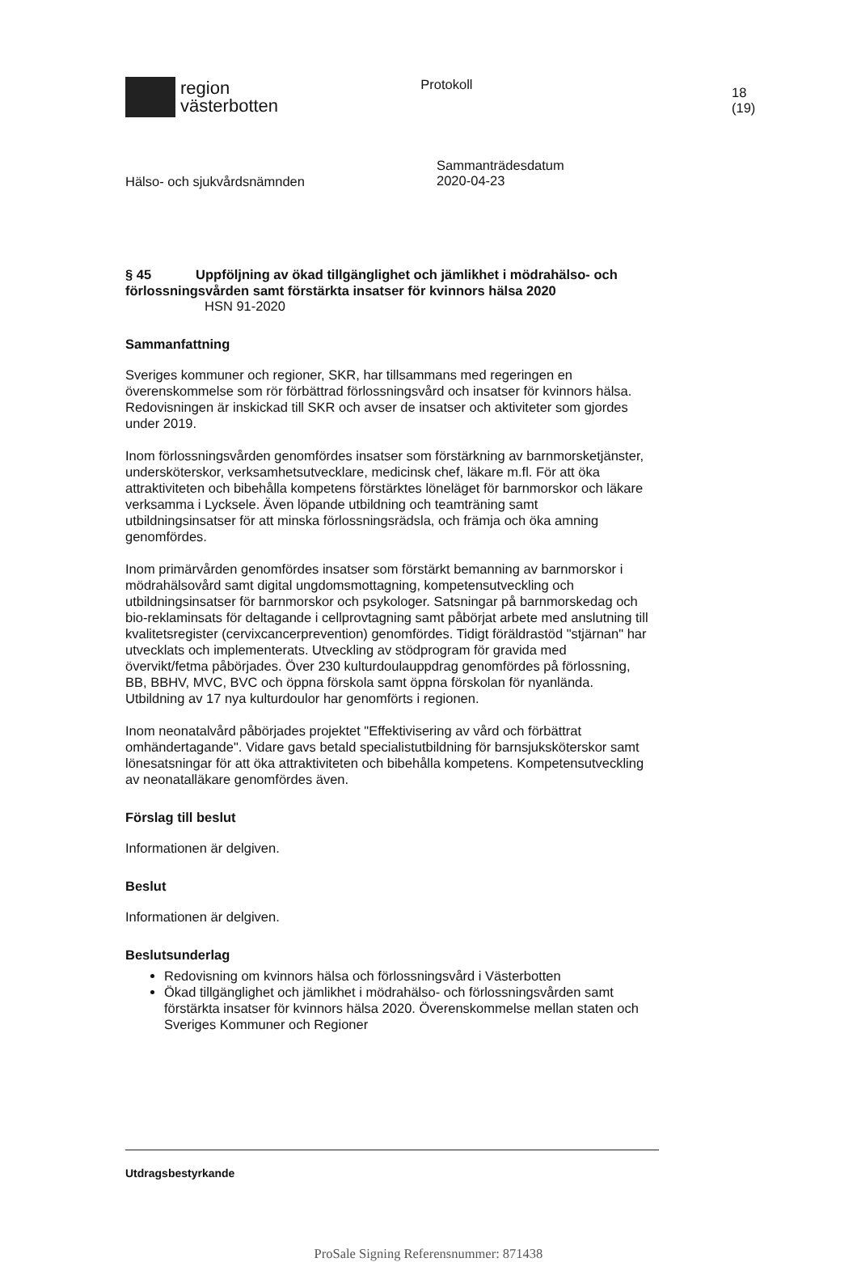region
västerbotten
Protokoll
18 (19)
Hälso- och sjukvårdsnämnden
Sammanträdesdatum
2020-04-23
§ 45 Uppföljning av ökad tillgänglighet och jämlikhet i mödrahälso- och förlossningsvården samt förstärkta insatser för kvinnors hälsa 2020
HSN 91-2020
Sammanfattning
Sveriges kommuner och regioner, SKR, har tillsammans med regeringen en överenskommelse som rör förbättrad förlossningsvård och insatser för kvinnors hälsa. Redovisningen är inskickad till SKR och avser de insatser och aktiviteter som gjordes under 2019.
Inom förlossningsvården genomfördes insatser som förstärkning av barnmorsketjänster, undersköterskor, verksamhetsutvecklare, medicinsk chef, läkare m.fl. För att öka attraktiviteten och bibehålla kompetens förstärktes löneläget för barnmorskor och läkare verksamma i Lycksele. Även löpande utbildning och teamträning samt utbildningsinsatser för att minska förlossningsrädsla, och främja och öka amning genomfördes.
Inom primärvården genomfördes insatser som förstärkt bemanning av barnmorskor i mödrahälsovård samt digital ungdomsmottagning, kompetensutveckling och utbildningsinsatser för barnmorskor och psykologer. Satsningar på barnmorskedag och bio-reklaminsats för deltagande i cellprovtagning samt påbörjat arbete med anslutning till kvalitetsregister (cervixcancerprevention) genomfördes. Tidigt föräldrastöd "stjärnan" har utvecklats och implementerats. Utveckling av stödprogram för gravida med övervikt/fetma påbörjades. Över 230 kulturdoulauppdrag genomfördes på förlossning, BB, BBHV, MVC, BVC och öppna förskola samt öppna förskolan för nyanlända. Utbildning av 17 nya kulturdoulor har genomförts i regionen.
Inom neonatalvård påbörjades projektet "Effektivisering av vård och förbättrat omhändertagande". Vidare gavs betald specialistutbildning för barnsjuksköterskor samt lönesatsningar för att öka attraktiviteten och bibehålla kompetens. Kompetensutveckling av neonatalläkare genomfördes även.
Förslag till beslut
Informationen är delgiven.
Beslut
Informationen är delgiven.
Beslutsunderlag
Redovisning om kvinnors hälsa och förlossningsvård i Västerbotten
Ökad tillgänglighet och jämlikhet i mödrahälso- och förlossningsvården samt förstärkta insatser för kvinnors hälsa 2020. Överenskommelse mellan staten och Sveriges Kommuner och Regioner
Utdragsbestyrkande
ProSale Signing Referensnummer: 871438